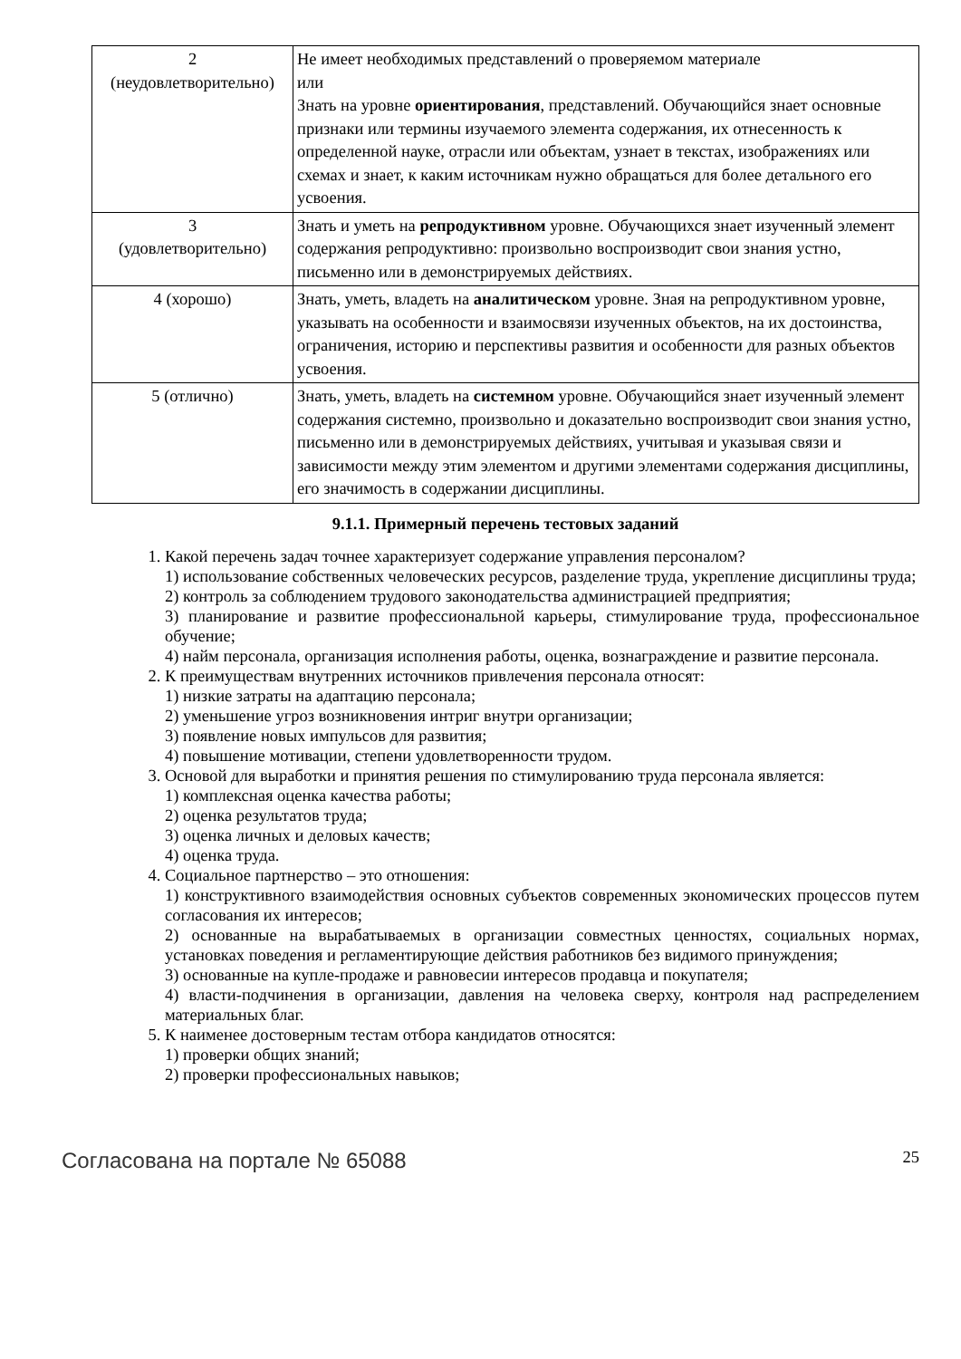| 2 (неудовлетворительно) | Не имеет необходимых представлений о проверяемом материале или Знать на уровне ориентирования , представлений. Обучающийся знает основные признаки или термины изучаемого элемента содержания, их отнесенность к определенной науке, отрасли или объектам, узнает в текстах, изображениях или схемах и знает, к каким источникам нужно обращаться для более детального его усвоения. |
| 3 (удовлетворительно) | Знать и уметь на репродуктивном уровне. Обучающихся знает изученный элемент содержания репродуктивно: произвольно воспроизводит свои знания устно, письменно или в демонстрируемых действиях. |
| 4 (хорошо) | Знать, уметь, владеть на аналитическом уровне. Зная на репродуктивном уровне, указывать на особенности и взаимосвязи изученных объектов, на их достоинства, ограничения, историю и перспективы развития и особенности для разных объектов усвоения. |
| 5 (отлично) | Знать, уметь, владеть на системном уровне. Обучающийся знает изученный элемент содержания системно, произвольно и доказательно воспроизводит свои знания устно, письменно или в демонстрируемых действиях, учитывая и указывая связи и зависимости между этим элементом и другими элементами содержания дисциплины, его значимость в содержании дисциплины. |
9.1.1. Примерный перечень тестовых заданий
1. Какой перечень задач точнее характеризует содержание управления персоналом?
1) использование собственных человеческих ресурсов, разделение труда, укрепление дисциплины труда;
2) контроль за соблюдением трудового законодательства администрацией предприятия;
3) планирование и развитие профессиональной карьеры, стимулирование труда, профессиональное обучение;
4) найм персонала, организация исполнения работы, оценка, вознаграждение и развитие персонала.
2. К преимуществам внутренних источников привлечения персонала относят:
1) низкие затраты на адаптацию персонала;
2) уменьшение угроз возникновения интриг внутри организации;
3) появление новых импульсов для развития;
4) повышение мотивации, степени удовлетворенности трудом.
3. Основой для выработки и принятия решения по стимулированию труда персонала является:
1) комплексная оценка качества работы;
2) оценка результатов труда;
3) оценка личных и деловых качеств;
4) оценка труда.
4. Социальное партнерство – это отношения:
1) конструктивного взаимодействия основных субъектов современных экономических процессов путем согласования их интересов;
2) основанные на вырабатываемых в организации совместных ценностях, социальных нормах, установках поведения и регламентирующие действия работников без видимого принуждения;
3) основанные на купле-продаже и равновесии интересов продавца и покупателя;
4) власти-подчинения в организации, давления на человека сверху, контроля над распределением материальных благ.
5. К наименее достоверным тестам отбора кандидатов относятся:
1) проверки общих знаний;
2) проверки профессиональных навыков;
Согласована на портале № 65088 25